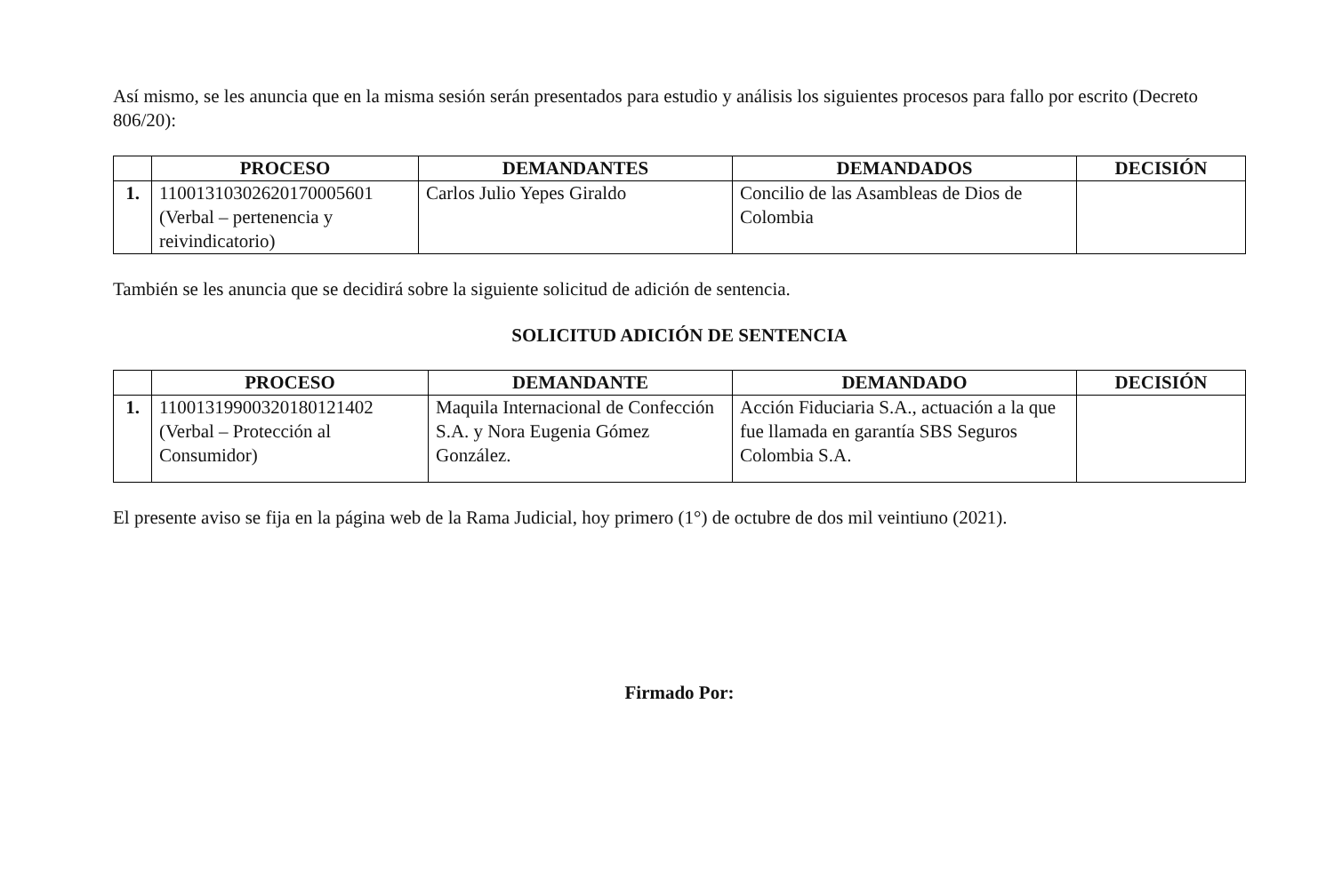Así mismo, se les anuncia que en la misma sesión serán presentados para estudio y análisis los siguientes procesos para fallo por escrito (Decreto 806/20):
| | PROCESO | DEMANDANTES | DEMANDADOS | DECISIÓN |
| --- | --- | --- | --- | --- |
| 1. | 11001310302620170005601 (Verbal – pertenencia y reivindicatorio) | Carlos Julio Yepes Giraldo | Concilio de las Asambleas de Dios de Colombia | |
También se les anuncia que se decidirá sobre la siguiente solicitud de adición de sentencia.
SOLICITUD ADICIÓN DE SENTENCIA
| | PROCESO | DEMANDANTE | DEMANDADO | DECISIÓN |
| --- | --- | --- | --- | --- |
| 1. | 11001319900320180121402 (Verbal – Protección al Consumidor) | Maquila Internacional de Confección S.A. y Nora Eugenia Gómez González. | Acción Fiduciaria S.A., actuación a la que fue llamada en garantía SBS Seguros Colombia S.A. | |
El presente aviso se fija en la página web de la Rama Judicial, hoy primero (1°) de octubre de dos mil veintiuno (2021).
Firmado Por: